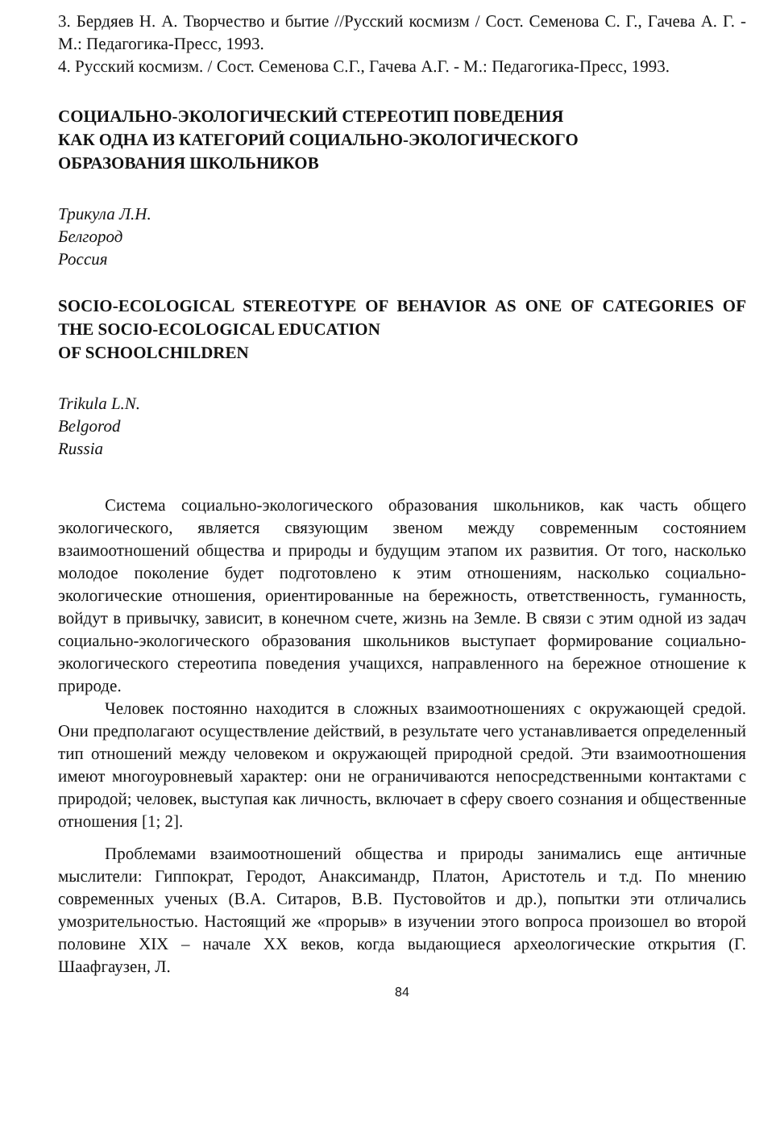3. Бердяев Н. А. Творчество и бытие //Русский космизм / Сост. Семенова С. Г., Гачева А. Г. - М.: Педагогика-Пресс, 1993.
4. Русский космизм. / Сост. Семенова С.Г., Гачева А.Г. - М.: Педагогика-Пресс, 1993.
СОЦИАЛЬНО-ЭКОЛОГИЧЕСКИЙ СТЕРЕОТИП ПОВЕДЕНИЯ
КАК ОДНА ИЗ КАТЕГОРИЙ СОЦИАЛЬНО-ЭКОЛОГИЧЕСКОГО
ОБРАЗОВАНИЯ ШКОЛЬНИКОВ
Трикула Л.Н.
Белгород
Россия
SOCIO-ECOLOGICAL STEREOTYPE OF BEHAVIOR AS ONE OF CATEGORIES OF THE SOCIO-ECOLOGICAL EDUCATION
OF SCHOOLCHILDREN
Trikula L.N.
Belgorod
Russia
Система социально-экологического образования школьников, как часть общего экологического, является связующим звеном между современным состоянием взаимоотношений общества и природы и будущим этапом их развития. От того, насколько молодое поколение будет подготовлено к этим отношениям, насколько социально-экологические отношения, ориентированные на бережность, ответственность, гуманность, войдут в привычку, зависит, в конечном счете, жизнь на Земле. В связи с этим одной из задач социально-экологического образования школьников выступает формирование социально-экологического стереотипа поведения учащихся, направленного на бережное отношение к природе.
Человек постоянно находится в сложных взаимоотношениях с окружающей средой. Они предполагают осуществление действий, в результате чего устанавливается определенный тип отношений между человеком и окружающей природной средой. Эти взаимоотношения имеют многоуровневый характер: они не ограничиваются непосредственными контактами с природой; человек, выступая как личность, включает в сферу своего сознания и общественные отношения [1; 2].
Проблемами взаимоотношений общества и природы занимались еще античные мыслители: Гиппократ, Геродот, Анаксимандр, Платон, Аристотель и т.д. По мнению современных ученых (В.А. Ситаров, В.В. Пустовойтов и др.), попытки эти отличались умозрительностью. Настоящий же «прорыв» в изучении этого вопроса произошел во второй половине XIX – начале XX веков, когда выдающиеся археологические открытия (Г. Шаафгаузен, Л.
84